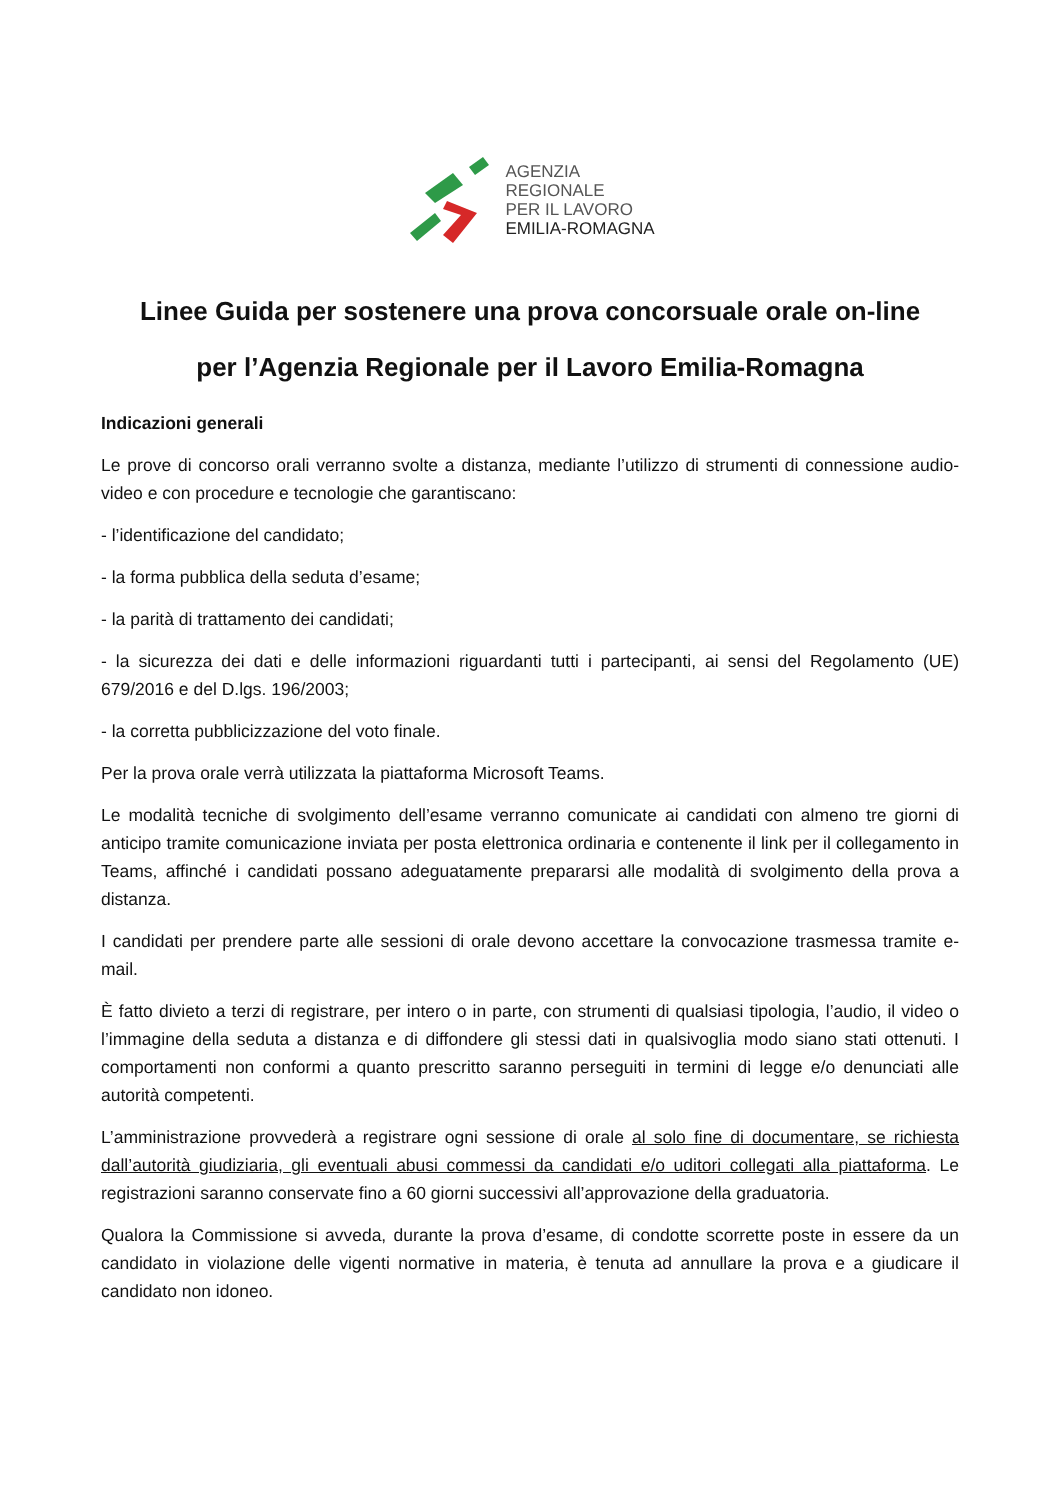AGENZIA
REGIONALE
PER IL LAVORO
EMILIA-ROMAGNA
Linee Guida per sostenere una prova concorsuale orale on-line
per l’Agenzia Regionale per il Lavoro Emilia-Romagna
Indicazioni generali
Le prove di concorso orali verranno svolte a distanza, mediante l’utilizzo di strumenti di connessione audio-video e con procedure e tecnologie che garantiscano:
- l’identificazione del candidato;
- la forma pubblica della seduta d’esame;
- la parità di trattamento dei candidati;
- la sicurezza dei dati e delle informazioni riguardanti tutti i partecipanti, ai sensi del Regolamento (UE) 679/2016 e del D.lgs. 196/2003;
- la corretta pubblicizzazione del voto finale.
Per la prova orale verrà utilizzata la piattaforma Microsoft Teams.
Le modalità tecniche di svolgimento dell’esame verranno comunicate ai candidati con almeno tre giorni di anticipo tramite comunicazione inviata per posta elettronica ordinaria e contenente il link per il collegamento in Teams, affinché i candidati possano adeguatamente prepararsi alle modalità di svolgimento della prova a distanza.
I candidati per prendere parte alle sessioni di orale devono accettare la convocazione trasmessa tramite e-mail.
È fatto divieto a terzi di registrare, per intero o in parte, con strumenti di qualsiasi tipologia, l’audio, il video o l’immagine della seduta a distanza e di diffondere gli stessi dati in qualsivoglia modo siano stati ottenuti. I comportamenti non conformi a quanto prescritto saranno perseguiti in termini di legge e/o denunciati alle autorità competenti.
L’amministrazione provvederà a registrare ogni sessione di orale al solo fine di documentare, se richiesta dall’autorità giudiziaria, gli eventuali abusi commessi da candidati e/o uditori collegati alla piattaforma. Le registrazioni saranno conservate fino a 60 giorni successivi all’approvazione della graduatoria.
Qualora la Commissione si avveda, durante la prova d’esame, di condotte scorrette poste in essere da un candidato in violazione delle vigenti normative in materia, è tenuta ad annullare la prova e a giudicare il candidato non idoneo.